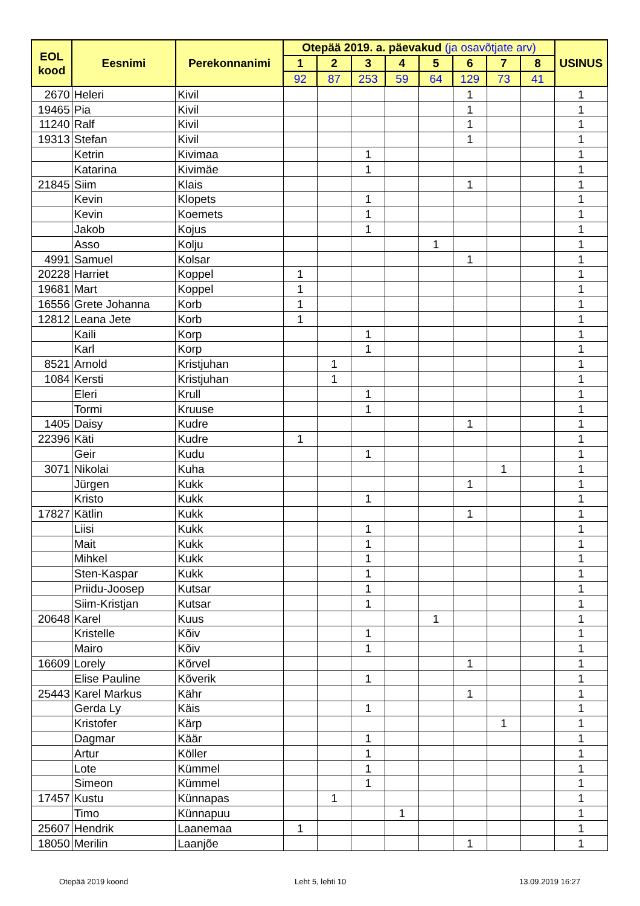| EOL kood | Eesnimi | Perekonnanimi | Otepää 2019. a. päevakud (ja osavõtjate arv) | | | | | | | | USINUS |
| --- | --- | --- | --- | --- | --- | --- | --- | --- | --- | --- | --- |
| | | | 1 | 2 | 3 | 4 | 5 | 6 | 7 | 8 | |
| | | | 92 | 87 | 253 | 59 | 64 | 129 | 73 | 41 | |
| 2670 | Heleri | Kivil | | | | | | 1 | | | 1 |
| 19465 | Pia | Kivil | | | | | | 1 | | | 1 |
| 11240 | Ralf | Kivil | | | | | | 1 | | | 1 |
| 19313 | Stefan | Kivil | | | | | | 1 | | | 1 |
| | Ketrin | Kivimaa | | | 1 | | | | | | 1 |
| | Katarina | Kivimäe | | | 1 | | | | | | 1 |
| 21845 | Siim | Klais | | | | | | 1 | | | 1 |
| | Kevin | Klopets | | | 1 | | | | | | 1 |
| | Kevin | Koemets | | | 1 | | | | | | 1 |
| | Jakob | Kojus | | | 1 | | | | | | 1 |
| | Asso | Kolju | | | | | 1 | | | | 1 |
| 4991 | Samuel | Kolsar | | | | | | 1 | | | 1 |
| 20228 | Harriet | Koppel | 1 | | | | | | | | 1 |
| 19681 | Mart | Koppel | 1 | | | | | | | | 1 |
| 16556 | Grete Johanna | Korb | 1 | | | | | | | | 1 |
| 12812 | Leana Jete | Korb | 1 | | | | | | | | 1 |
| | Kaili | Korp | | | 1 | | | | | | 1 |
| | Karl | Korp | | | 1 | | | | | | 1 |
| 8521 | Arnold | Kristjuhan | | 1 | | | | | | | 1 |
| 1084 | Kersti | Kristjuhan | | 1 | | | | | | | 1 |
| | Eleri | Krull | | | 1 | | | | | | 1 |
| | Tormi | Kruuse | | | 1 | | | | | | 1 |
| 1405 | Daisy | Kudre | | | | | | 1 | | | 1 |
| 22396 | Käti | Kudre | 1 | | | | | | | | 1 |
| | Geir | Kudu | | | 1 | | | | | | 1 |
| 3071 | Nikolai | Kuha | | | | | | | 1 | | 1 |
| | Jürgen | Kukk | | | | | | 1 | | | 1 |
| | Kristo | Kukk | | | 1 | | | | | | 1 |
| 17827 | Kätlin | Kukk | | | | | | 1 | | | 1 |
| | Liisi | Kukk | | | 1 | | | | | | 1 |
| | Mait | Kukk | | | 1 | | | | | | 1 |
| | Mihkel | Kukk | | | 1 | | | | | | 1 |
| | Sten-Kaspar | Kukk | | | 1 | | | | | | 1 |
| | Priidu-Joosep | Kutsar | | | 1 | | | | | | 1 |
| | Siim-Kristjan | Kutsar | | | 1 | | | | | | 1 |
| 20648 | Karel | Kuus | | | | | 1 | | | | 1 |
| | Kristelle | Kõiv | | | 1 | | | | | | 1 |
| | Mairo | Kõiv | | | 1 | | | | | | 1 |
| 16609 | Lorely | Kõrvel | | | | | | 1 | | | 1 |
| | Elise Pauline | Kõverik | | | 1 | | | | | | 1 |
| 25443 | Karel Markus | Kähr | | | | | | 1 | | | 1 |
| | Gerda Ly | Käis | | | 1 | | | | | | 1 |
| | Kristofer | Kärp | | | | | | | 1 | | 1 |
| | Dagmar | Käär | | | 1 | | | | | | 1 |
| | Artur | Köller | | | 1 | | | | | | 1 |
| | Lote | Kümmel | | | 1 | | | | | | 1 |
| | Simeon | Kümmel | | | 1 | | | | | | 1 |
| 17457 | Kustu | Künnapas | | 1 | | | | | | | 1 |
| | Timo | Künnapuu | | | | 1 | | | | | 1 |
| 25607 | Hendrik | Laanemaa | 1 | | | | | | | | 1 |
| 18050 | Merilin | Laanjõe | | | | | | 1 | | | 1 |
Otepää 2019 koond Leht 5, lehti 10 13.09.2019 16:27